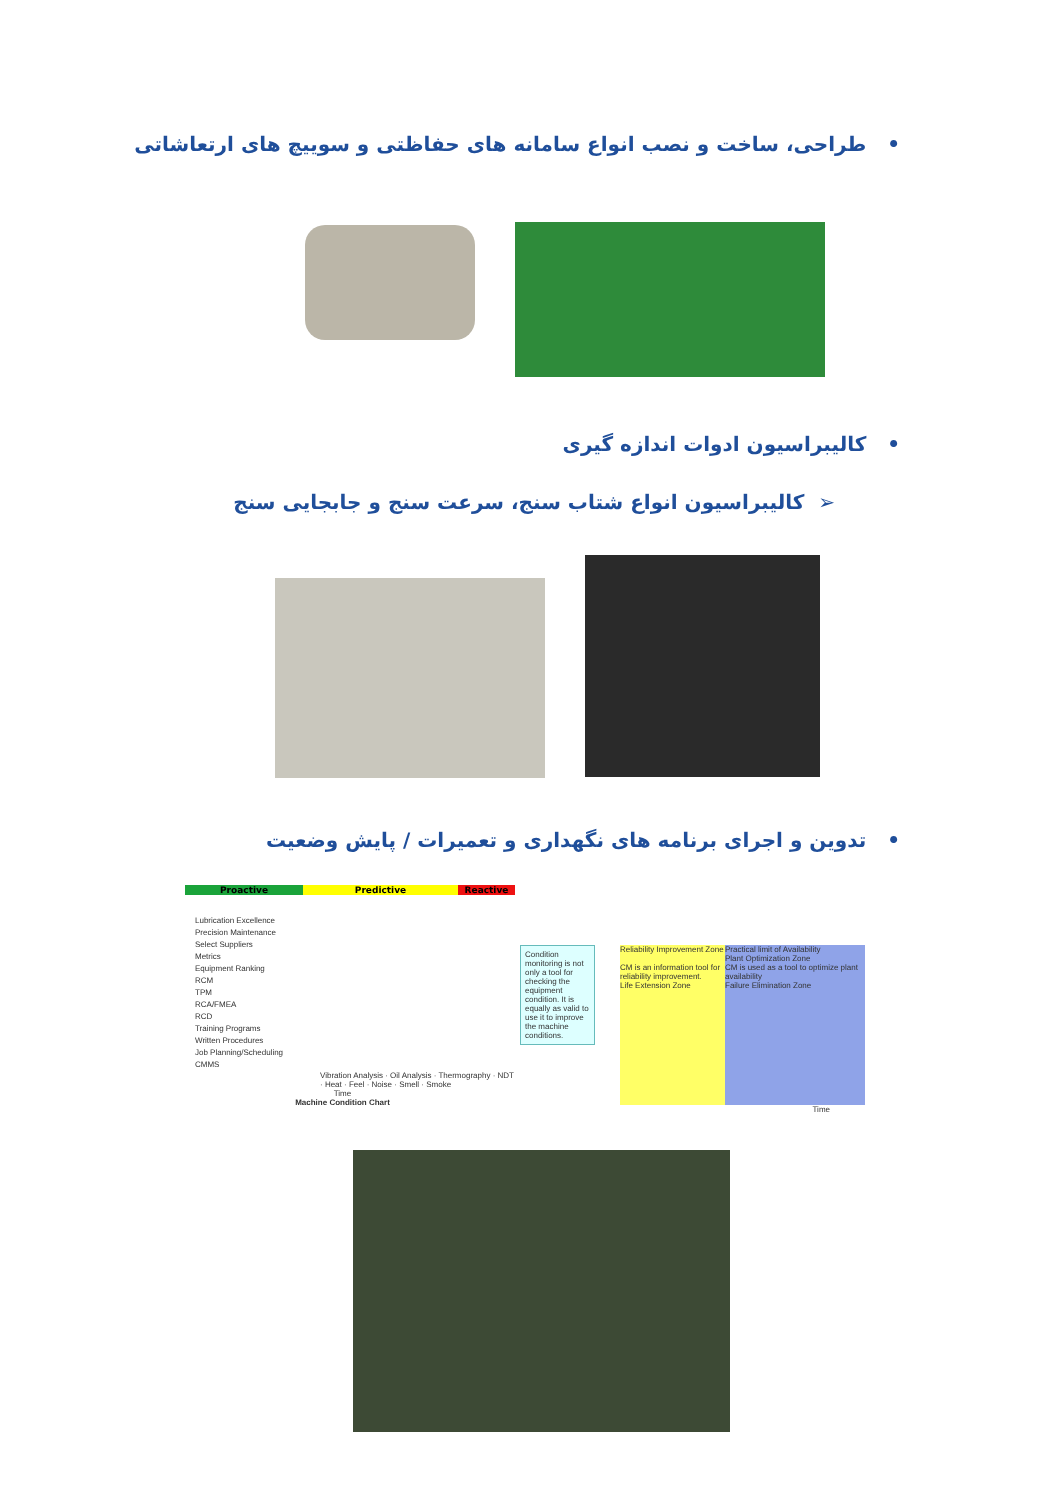• طراحی، ساخت و نصب انواع سامانه های حفاظتی و سوییچ های ارتعاشاتی
• کالیبراسیون ادوات اندازه گیری
➢ کالیبراسیون انواع شتاب سنج، سرعت سنج و جابجایی سنج
• تدوین و اجرای برنامه های نگهداری و تعمیرات / پایش وضعیت
Proactive Predictive Reactive
Lubrication Excellence
Precision Maintenance
Select Suppliers
Metrics
Equipment Ranking
RCM
TPM
RCA/FMEA
RCD
Training Programs
Written Procedures
Job Planning/Scheduling
CMMS
Vibration Analysis · Oil Analysis · Thermography · NDT · Heat · Feel · Noise · Smell · Smoke
Time
Machine Condition Chart
Condition monitoring is not only a tool for checking the equipment condition. It is equally as valid to use it to improve the machine conditions.
Reliability Improvement Zone
CM is an information tool for reliability improvement.
Life Extension Zone
Practical limit of Availability
Plant Optimization Zone
CM is used as a tool to optimize plant availability
Failure Elimination Zone
Time